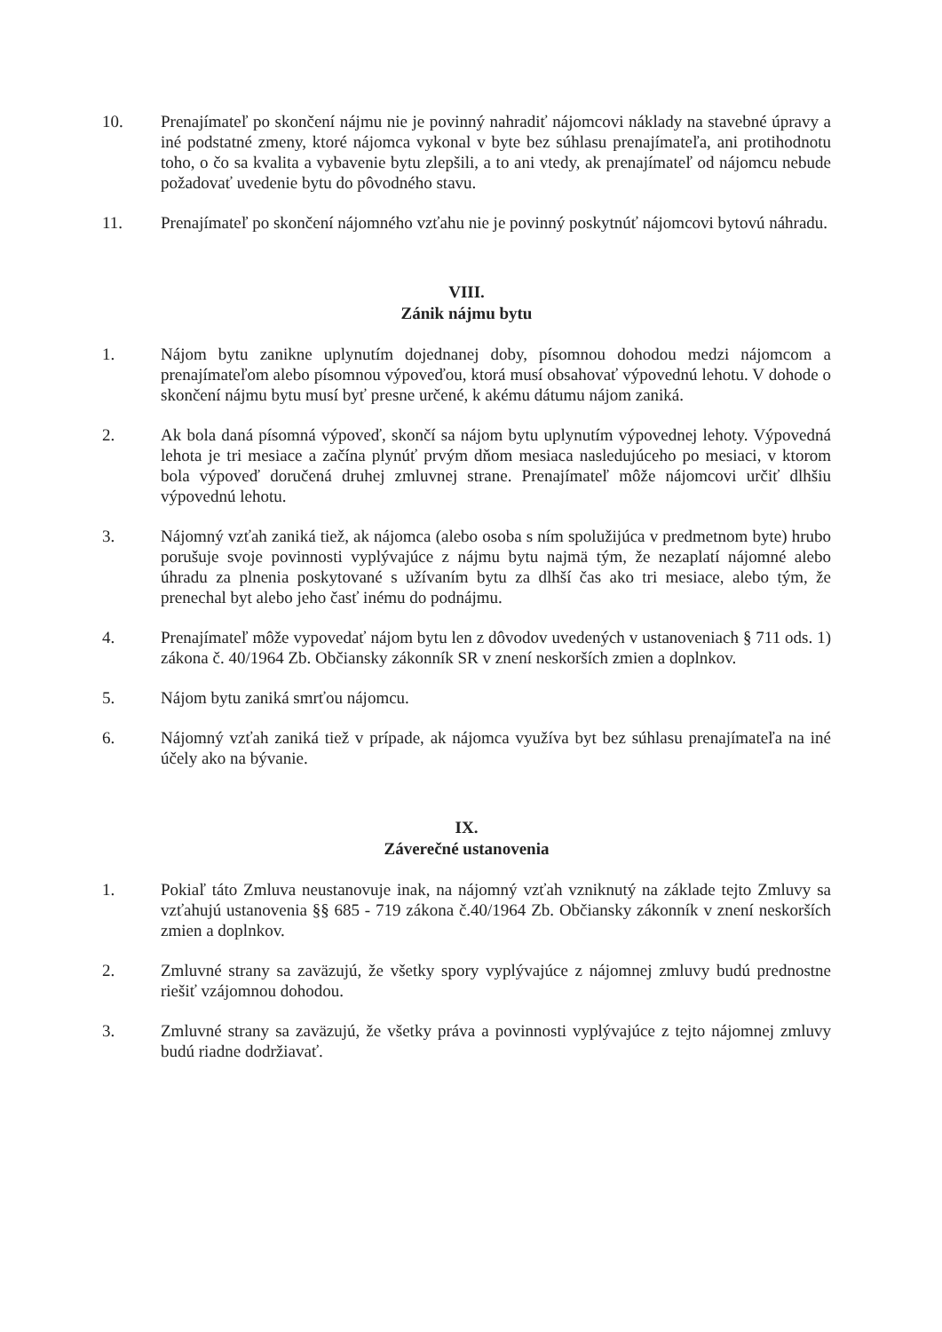10. Prenajímateľ po skončení nájmu nie je povinný nahradiť nájomcovi náklady na stavebné úpravy a iné podstatné zmeny, ktoré nájomca vykonal v byte bez súhlasu prenajímateľa, ani protihodnotu toho, o čo sa kvalita a vybavenie bytu zlepšili, a to ani vtedy, ak prenajímateľ od nájomcu nebude požadovať uvedenie bytu do pôvodného stavu.
11. Prenajímateľ po skončení nájomného vzťahu nie je povinný poskytnúť nájomcovi bytovú náhradu.
VIII.
Zánik nájmu bytu
1. Nájom bytu zanikne uplynutím dojednanej doby, písomnou dohodou medzi nájomcom a prenajímateľom alebo písomnou výpoveďou, ktorá musí obsahovať výpovednú lehotu. V dohode o skončení nájmu bytu musí byť presne určené, k akému dátumu nájom zaniká.
2. Ak bola daná písomná výpoveď, skončí sa nájom bytu uplynutím výpovednej lehoty. Výpovedná lehota je tri mesiace a začína plynúť prvým dňom mesiaca nasledujúceho po mesiaci, v ktorom bola výpoveď doručená druhej zmluvnej strane. Prenajímateľ môže nájomcovi určiť dlhšiu výpovednú lehotu.
3. Nájomný vzťah zaniká tiež, ak nájomca (alebo osoba s ním spolužijúca v predmetnom byte) hrubo porušuje svoje povinnosti vyplývajúce z nájmu bytu najmä tým, že nezaplatí nájomné alebo úhradu za plnenia poskytované s užívaním bytu za dlhší čas ako tri mesiace, alebo tým, že prenechal byt alebo jeho časť inému do podnájmu.
4. Prenajímateľ môže vypovedať nájom bytu len z dôvodov uvedených v ustanoveniach § 711 ods. 1) zákona č. 40/1964 Zb. Občiansky zákonník SR v znení neskorších zmien a doplnkov.
5. Nájom bytu zaniká smrťou nájomcu.
6. Nájomný vzťah zaniká tiež v prípade, ak nájomca využíva byt bez súhlasu prenajímateľa na iné účely ako na bývanie.
IX.
Záverečné ustanovenia
1. Pokiaľ táto Zmluva neustanovuje inak, na nájomný vzťah vzniknutý na základe tejto Zmluvy sa vzťahujú ustanovenia §§ 685 - 719 zákona č.40/1964 Zb. Občiansky zákonník v znení neskorších zmien a doplnkov.
2. Zmluvné strany sa zaväzujú, že všetky spory vyplývajúce z nájomnej zmluvy budú prednostne riešiť vzájomnou dohodou.
3. Zmluvné strany sa zaväzujú, že všetky práva a povinnosti vyplývajúce z tejto nájomnej zmluvy budú riadne dodržiavať.